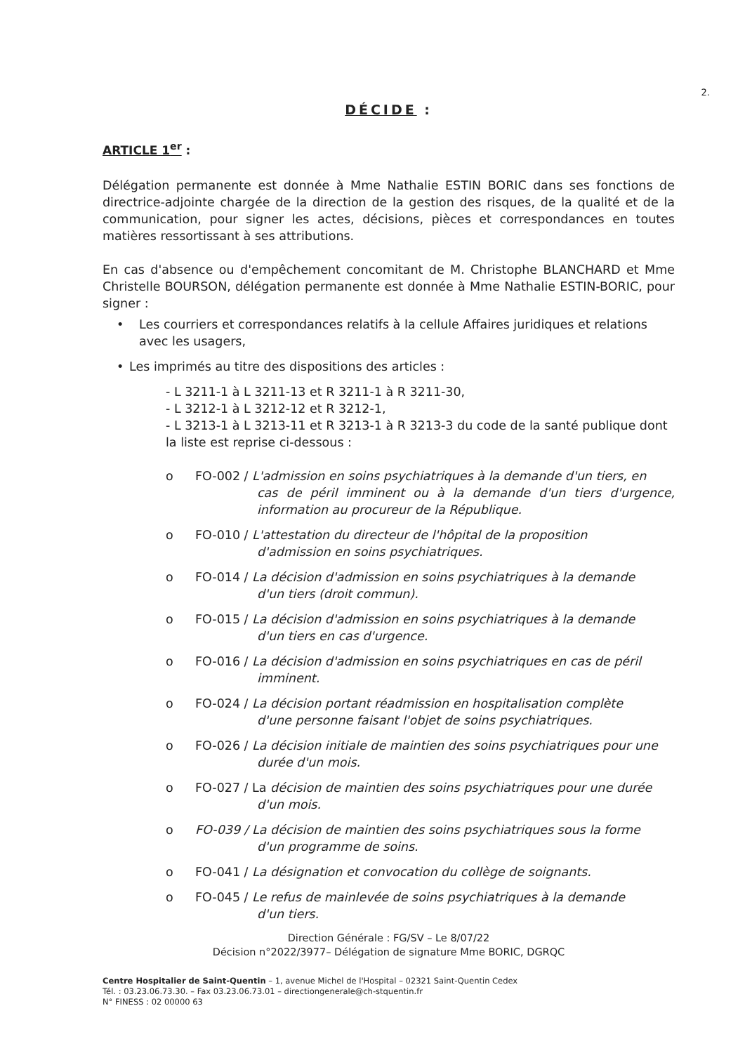2.
DÉCIDE :
ARTICLE 1<sup>er</sup> :
Délégation permanente est donnée à Mme Nathalie ESTIN BORIC dans ses fonctions de directrice-adjointe chargée de la direction de la gestion des risques, de la qualité et de la communication, pour signer les actes, décisions, pièces et correspondances en toutes matières ressortissant à ses attributions.
En cas d'absence ou d'empêchement concomitant de M. Christophe BLANCHARD et Mme Christelle BOURSON, délégation permanente est donnée à Mme Nathalie ESTIN-BORIC, pour signer :
• Les courriers et correspondances relatifs à la cellule Affaires juridiques et relations avec les usagers,
• Les imprimés au titre des dispositions des articles :
- L 3211-1 à L 3211-13 et R 3211-1 à R 3211-30,
- L 3212-1 à L 3212-12 et R 3212-1,
- L 3213-1 à L 3213-11 et R 3213-1 à R 3213-3 du code de la santé publique dont la liste est reprise ci-dessous :
o FO-002 / L'admission en soins psychiatriques à la demande d'un tiers, en
cas de péril imminent ou à la demande d'un tiers d'urgence, information au procureur de la République.
o FO-010 / L'attestation du directeur de l'hôpital de la proposition
d'admission en soins psychiatriques.
o FO-014 / La décision d'admission en soins psychiatriques à la demande
d'un tiers (droit commun).
o FO-015 / La décision d'admission en soins psychiatriques à la demande
d'un tiers en cas d'urgence.
o FO-016 / La décision d'admission en soins psychiatriques en cas de péril
imminent.
o FO-024 / La décision portant réadmission en hospitalisation complète
d'une personne faisant l'objet de soins psychiatriques.
o FO-026 / La décision initiale de maintien des soins psychiatriques pour une
durée d'un mois.
o FO-027 / La décision de maintien des soins psychiatriques pour une durée
d'un mois.
o FO-039 / La décision de maintien des soins psychiatriques sous la forme
d'un programme de soins.
o FO-041 / La désignation et convocation du collège de soignants.
o FO-045 / Le refus de mainlevée de soins psychiatriques à la demande
d'un tiers.
Direction Générale : FG/SV – Le 8/07/22
Décision n°2022/3977– Délégation de signature Mme BORIC, DGRQC
Centre Hospitalier de Saint-Quentin – 1, avenue Michel de l'Hospital – 02321 Saint-Quentin Cedex
Tél. : 03.23.06.73.30. – Fax 03.23.06.73.01 – directiongenerale@ch-stquentin.fr
N° FINESS : 02 00000 63